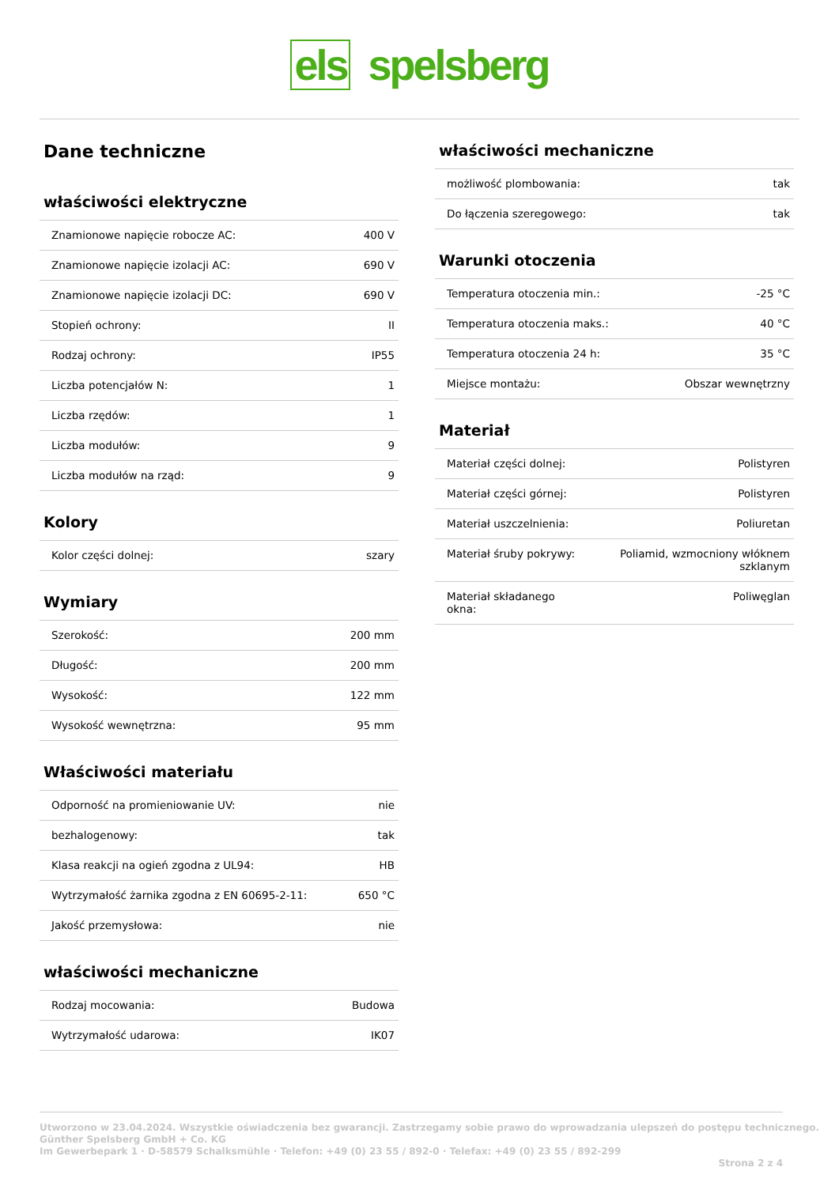els spelsberg
Dane techniczne
właściwości elektryczne
| Znamionowe napięcie robocze AC: | 400 V |
| Znamionowe napięcie izolacji AC: | 690 V |
| Znamionowe napięcie izolacji DC: | 690 V |
| Stopień ochrony: | II |
| Rodzaj ochrony: | IP55 |
| Liczba potencjałów N: | 1 |
| Liczba rzędów: | 1 |
| Liczba modułów: | 9 |
| Liczba modułów na rząd: | 9 |
Kolory
| Kolor części dolnej: | szary |
Wymiary
| Szerokość: | 200 mm |
| Długość: | 200 mm |
| Wysokość: | 122 mm |
| Wysokość wewnętrzna: | 95 mm |
Właściwości materiału
| Odporność na promieniowanie UV: | nie |
| bezhalogenowy: | tak |
| Klasa reakcji na ogień zgodna z UL94: | HB |
| Wytrzymałość żarnika zgodna z EN 60695-2-11: | 650 °C |
| Jakość przemysłowa: | nie |
właściwości mechaniczne
| Rodzaj mocowania: | Budowa |
| Wytrzymałość udarowa: | IK07 |
właściwości mechaniczne
| możliwość plombowania: | tak |
| Do łączenia szeregowego: | tak |
Warunki otoczenia
| Temperatura otoczenia min.: | -25 °C |
| Temperatura otoczenia maks.: | 40 °C |
| Temperatura otoczenia 24 h: | 35 °C |
| Miejsce montażu: | Obszar wewnętrzny |
Materiał
| Materiał części dolnej: | Polistyren |
| Materiał części górnej: | Polistyren |
| Materiał uszczelnienia: | Poliuretan |
| Materiał śruby pokrywy: | Poliamid, wzmocniony włóknem szklanym |
| Materiał składanego okna: | Poliwęglan |
Utworzono w 23.04.2024. Wszystkie oświadczenia bez gwarancji. Zastrzegamy sobie prawo do wprowadzania ulepszeń do postępu technicznego.
Günther Spelsberg GmbH + Co. KG
Im Gewerbepark 1 · D-58579 Schalksmühle · Telefon: +49 (0) 23 55 / 892-0 · Telefax: +49 (0) 23 55 / 892-299
Strona 2 z 4